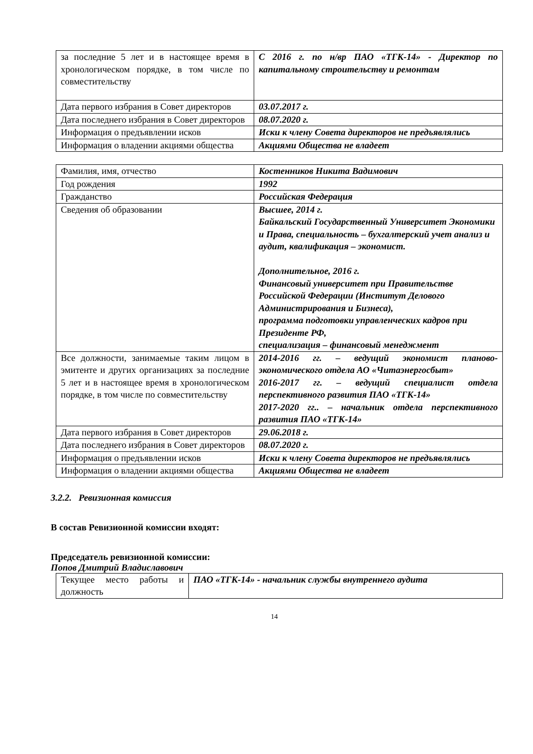| за последние 5 лет и в настоящее время в хронологическом порядке, в том числе по совместительству | С 2016 г. по н/вр ПАО «ТГК-14» - Директор по капитальному строительству и ремонтам |
| Дата первого избрания в Совет директоров | 03.07.2017 г. |
| Дата последнего избрания в Совет директоров | 08.07.2020 г. |
| Информация о предъявлении исков | Иски к члену Совета директоров не предъявлялись |
| Информация о владении акциями общества | Акциями Общества не владеет |
| Фамилия, имя, отчество | Костенников Никита Вадимович |
| Год рождения | 1992 |
| Гражданство | Российская Федерация |
| Сведения об образовании | Высшее, 2014 г. Байкальский Государственный Университет Экономики и Права, специальность – бухгалтерский учет анализ и аудит, квалификация – экономист. Дополнительное, 2016 г. Финансовый университет при Правительстве Российской Федерации (Институт Делового Администрирования и Бизнеса), программа подготовки управленческих кадров при Президенте РФ, специализация – финансовый менеджмент |
| Все должности, занимаемые таким лицом в эмитенте и других организациях за последние 5 лет и в настоящее время в хронологическом порядке, в том числе по совместительству | 2014-2016 гг. – ведущий экономист планово-экономического отдела АО «Читаэнергосбыт» 2016-2017 гг. – ведущий специалист отдела перспективного развития ПАО «ТГК-14» 2017-2020 гг.. – начальник отдела перспективного развития ПАО «ТГК-14» |
| Дата первого избрания в Совет директоров | 29.06.2018 г. |
| Дата последнего избрания в Совет директоров | 08.07.2020 г. |
| Информация о предъявлении исков | Иски к члену Совета директоров не предъявлялись |
| Информация о владении акциями общества | Акциями Общества не владеет |
3.2.2. Ревизионная комиссия
В состав Ревизионной комиссии входят:
Председатель ревизионной комиссии:
Попов Дмитрий Владиславович
| Текущее место работы и должность | ПАО «ТГК-14» - начальник службы внутреннего аудита |
14